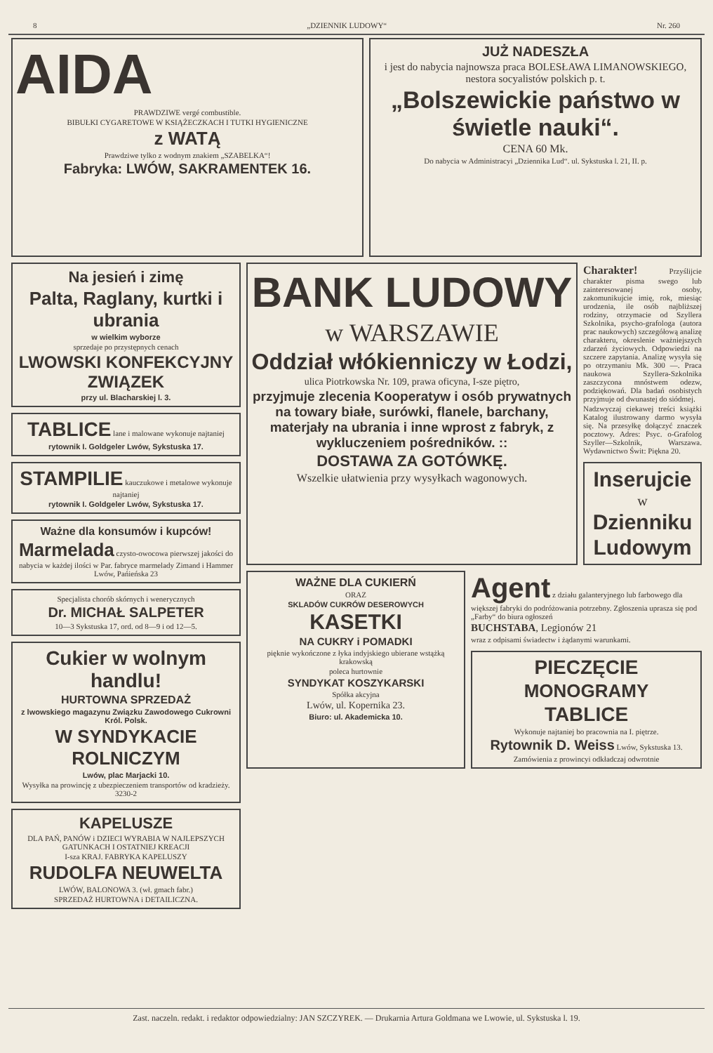8 „DZIENNIK LUDOWY“Nr. 260
AIDA
PRAWDZIWE vergé combustible.
BIBUŁKI CYGARETOWE W KSIĄŻECZKACH I TUTKI HYGIENICZNE
z WATĄ
Prawdziwe tylko z wodnym znakiem „SZABELKA“!
Fabryka: LWÓW, SAKRAMENTEK 16.
JUŻ NADESZŁA
i jest do nabycia najnowsza praca BOLESŁAWA LIMANOWSKIEGO, nestora socyalistów polskich p. t.
„Bolszewickie państwo w świetle nauki“.
CENA 60 Mk.
Do nabycia w Administracyi „Dziennika Lud“. ul. Sykstuska l. 21, II. p.
Na jesień i zimę
Palta, Raglany, kurtki i ubrania
w wielkim wyborze
sprzedaje po przystępnych cenach
LWOWSKI KONFEKCYJNY ZWIĄZEK
przy ul. Blacharskiej l. 3.
TABLICE lane i malowane wykonuje najtaniej
rytownik I. Goldgeler Lwów, Sykstuska 17.
STAMPILIE kauczukowe i metalowe wykonuje najtaniej
rytownik I. Goldgeler Lwów, Sykstuska 17.
Ważne dla konsumów i kupców!
Marmelada czysto-owocowa pierwszej jakości do nabycia w każdej ilości w Par. fabryce marmelady Zimand i Hammer Lwów, Pańieńska 23
Specjalista chorób skórnych i wenerycznych
Dr. MICHAŁ SALPETER
10—3 Sykstuska 17, ord. od 8—9 i od 12—5.
Cukier w wolnym handlu!
HURTOWNA SPRZEDAŻ
z lwowskiego magazynu Związku Zawodowego Cukrowni Król. Polsk.
W SYNDYKACIE ROLNICZYM
Lwów, plac Marjacki 10.
Wysyłka na prowincję z ubezpieczeniem transportów od kradzieży. 3230-2
KAPELUSZE
DLA PAŃ, PANÓW i DZIECI WYRABIA W NAJLEPSZYCH GATUNKACH I OSTATNIEJ KREACJI
I-sza KRAJ. FABRYKA KAPELUSZY
RUDOLFA NEUWELTA
LWÓW, BALONOWA 3. (wł. gmach fabr.)
SPRZEDAŻ HURTOWNA i DETAILICZNA.
BANK LUDOWY
w WARSZAWIE
Oddział włókienniczy w Łodzi,
ulica Piotrkowska Nr. 109, prawa oficyna, I-sze piętro,
przyjmuje zlecenia Kooperatyw i osób prywatnych na towary białe, surówki, flanele, barchany, materjały na ubrania i inne wprost z fabryk, z wykluczeniem pośredników. ::
DOSTAWA ZA GOTÓWKĘ.
Wszelkie ułatwienia przy wysyłkach wagonowych.
Charakter! Przyślijcie charakter pisma swego lub zainteresowanej osoby, zakomunikujcie imię, rok, miesiąc urodzenia, ile osób najbliższej rodziny, otrzymacie od Szyllera Szkolnika, psycho-grafologa (autora prac naukowych) szczegółową analizę charakteru, okreslenie ważniejszych zdarzeń życiowych. Odpowiedzi na szczere zapytania. Analizę wysyła się po otrzymaniu Mk. 300 —. Praca naukowa Szyllera-Szkolnika zaszczycona mnóstwem odezw, podziękowań. Dla badań osobistych przyjmuje od dwunastej do siódmej.
Nadzwyczaj ciekawej treści książki Katalog ilustrowany darmo wysyła się. Na przesyłkę dołączyć znaczek pocztowy. Adres: Psyc. o-Grafolog Szyller—Szkolnik, Warszawa. Wydawnictwo Świt: Piękna 20.
Inserujcie
w
Dzienniku
Ludowym
WAŻNE DLA CUKIERŃ
ORAZ
SKLADÓW CUKRÓW DESEROWYCH
KASETKI
NA CUKRY i POMADKI
pięknie wykończone z łyka indyjskiego ubierane wstążką krakowską
poleca hurtownie
SYNDYKAT KOSZYKARSKI
Spółka akcyjna
Lwów, ul. Kopernika 23.
Biuro: ul. Akademicka 10.
Agent z działu galanteryjnego lub farbowego dla większej fabryki do podróżowania potrzebny. Zgłoszenia uprasza się pod „Farby“ do biura ogłoszeń
BUCHSTABA, Legionów 21
wraz z odpisami świadectw i żądanymi warunkami.
PIECZĘCIE
MONOGRAMY
TABLICE
Wykonuje najtaniej bo pracownia na I. piętrze.
Rytownik D. Weiss Lwów, Sykstuska 13.
Zamówienia z prowincyi odkładczaj odwrotnie
Zast. naczeln. redakt. i redaktor odpowiedzialny: JAN SZCZYREK. — Drukarnia Artura Goldmana we Lwowie, ul. Sykstuska l. 19.